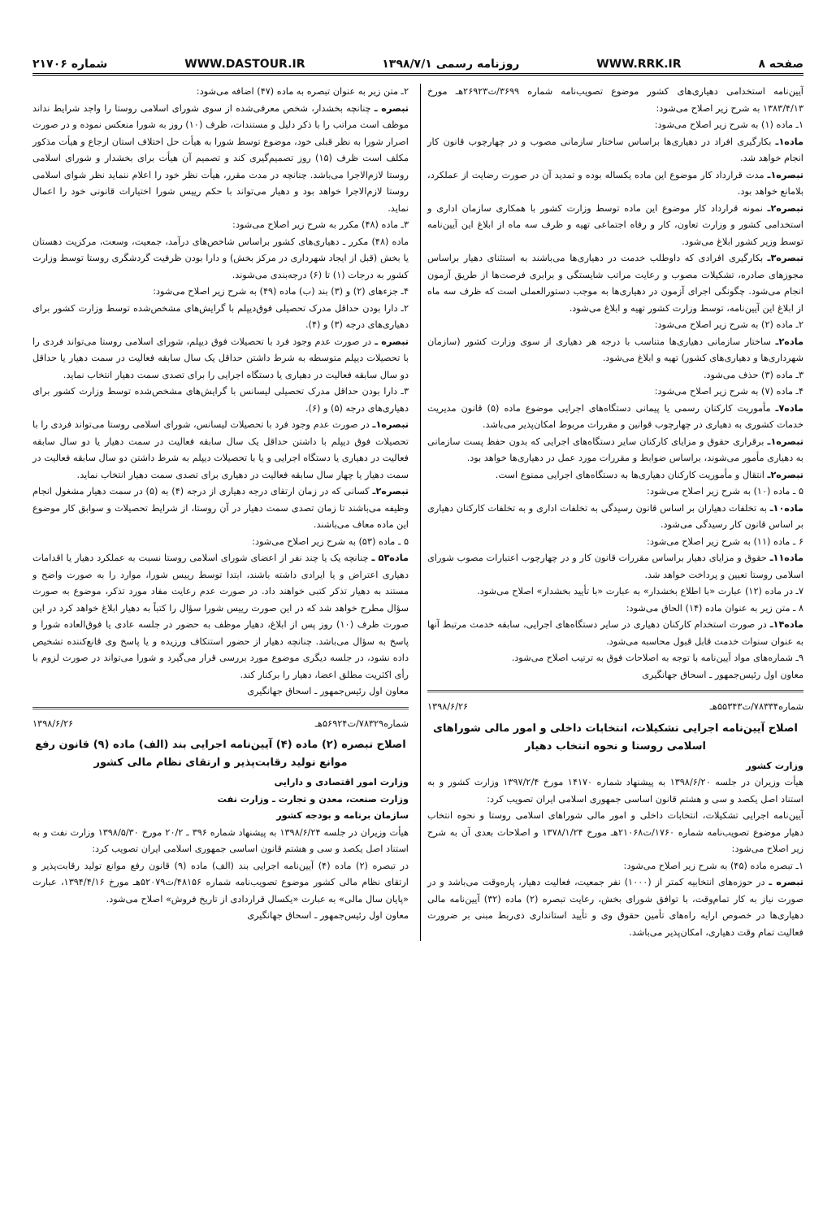صفحه ۸ WWW.RRK.IR روزنامه رسمی ۱۳۹۸/۷/۱ WWW.DASTOUR.IR شماره ۲۱۷۰۶
آیین‌نامه استخدامی دهیاری‌های کشور موضوع تصویب‌نامه شماره ۳۶۹۹/ت۲۶۹۲۳هـ مورخ ۱۳۸۳/۴/۱۳ به شرح زیر اصلاح می‌شود:
۱ـ ماده (۱) به شرح زیر اصلاح می‌شود:
ماده۱ـ بکارگیری افراد در دهیاری‌ها براساس ساختار سازمانی مصوب و در چهارچوب قانون کار انجام خواهد شد.
تبصره۱ـ مدت قرارداد کار موضوع این ماده یکساله بوده و تمدید آن در صورت رضایت از عملکرد، بلامانع خواهد بود.
تبصره۲ـ نمونه قرارداد کار موضوع این ماده توسط وزارت کشور با همکاری سازمان اداری و استخدامی کشور و وزارت تعاون، کار و رفاه اجتماعی تهیه و ظرف سه ماه از ابلاغ این آیین‌نامه توسط وزیر کشور ابلاغ می‌شود.
تبصره۳ـ بکارگیری افرادی که داوطلب خدمت در دهیاری‌ها می‌باشند به استثنای دهیار براساس مجوزهای صادره، تشکیلات مصوب و رعایت مراتب شایستگی و برابری فرصت‌ها از طریق آزمون انجام می‌شود. چگونگی اجرای آزمون در دهیاری‌ها به موجب دستورالعملی است که ظرف سه ماه از ابلاغ این آیین‌نامه، توسط وزارت کشور تهیه و ابلاغ می‌شود.
۲ـ ماده (۲) به شرح زیر اصلاح می‌شود:
ماده۲ـ ساختار سازمانی دهیاری‌ها متناسب با درجه هر دهیاری از سوی وزارت کشور (سازمان شهرداری‌ها و دهیاری‌های کشور) تهیه و ابلاغ می‌شود.
۳ـ ماده (۳) حذف می‌شود.
۴ـ ماده (۷) به شرح زیر اصلاح می‌شود:
ماده۷ـ مأموریت کارکنان رسمی یا پیمانی دستگاه‌های اجرایی موضوع ماده (۵) قانون مدیریت خدمات کشوری به دهیاری در چهارچوب قوانین و مقررات مربوط امکان‌پذیر می‌باشد.
تبصره۱ـ برقراری حقوق و مزایای کارکنان سایر دستگاه‌های اجرایی که بدون حفظ پست سازمانی به دهیاری مأمور می‌شوند، براساس ضوابط و مقررات مورد عمل در دهیاری‌ها خواهد بود.
تبصره۲ـ انتقال و مأموریت کارکنان دهیاری‌ها به دستگاه‌های اجرایی ممنوع است.
۵ ـ ماده (۱۰) به شرح زیر اصلاح می‌شود:
ماده۱۰ـ به تخلفات دهیاران بر اساس قانون رسیدگی به تخلفات اداری و به تخلفات کارکنان دهیاری بر اساس قانون کار رسیدگی می‌شود.
۶ ـ ماده (۱۱) به شرح زیر اصلاح می‌شود:
ماده۱۱ـ حقوق و مزایای دهیار براساس مقررات قانون کار و در چهارچوب اعتبارات مصوب شورای اسلامی روستا تعیین و پرداخت خواهد شد.
۷ـ در ماده (۱۲) عبارت «با اطلاع بخشدار» به عبارت «با تأیید بخشدار» اصلاح می‌شود.
۸ ـ متن زیر به عنوان ماده (۱۴) الحاق می‌شود:
ماده۱۴ـ در صورت استخدام کارکنان دهیاری در سایر دستگاه‌های اجرایی، سابقه خدمت مرتبط آنها به عنوان سنوات خدمت قابل قبول محاسبه می‌شود.
۹ـ شماره‌های مواد آیین‌نامه با توجه به اصلاحات فوق به ترتیب اصلاح می‌شود.
معاون اول رئیس‌جمهور ـ اسحاق جهانگیری
شماره۷۸۳۳۴/ت۵۵۳۴۳هـ ۱۳۹۸/۶/۲۶
اصلاح آیین‌نامه اجرایی تشکیلات، انتخابات داخلی و امور مالی شوراهای اسلامی روستا و نحوه انتخاب دهیار
وزارت کشور
هیأت وزیران در جلسه ۱۳۹۸/۶/۲۰ به پیشنهاد شماره ۱۴۱۷۰ مورخ ۱۳۹۷/۲/۴ وزارت کشور و به استناد اصل یکصد و سی و هشتم قانون اساسی جمهوری اسلامی ایران تصویب کرد:
آیین‌نامه اجرایی تشکیلات، انتخابات داخلی و امور مالی شوراهای اسلامی روستا و نحوه انتخاب دهیار موضوع تصویب‌نامه شماره ۱۷۶۰/ت۲۱۰۶۸هـ مورخ ۱۳۷۸/۱/۲۴ و اصلاحات بعدی آن به شرح زیر اصلاح می‌شود:
۱ـ تبصره ماده (۴۵) به شرح زیر اصلاح می‌شود:
تبصره ـ در حوزه‌های انتخابیه کمتر از (۱۰۰۰) نفر جمعیت، فعالیت دهیار، پاره‌وقت می‌باشد و در صورت نیاز به کار تمام‌وقت، با توافق شورای بخش، رعایت تبصره (۲) ماده (۳۲) آیین‌نامه مالی دهیاری‌ها در خصوص ارایه راه‌های تأمین حقوق وی و تأیید استانداری ذی‌ربط مبنی بر ضرورت فعالیت تمام وقت دهیاری، امکان‌پذیر می‌باشد.
۲ـ متن زیر به عنوان تبصره به ماده (۴۷) اضافه می‌شود:
تبصره ـ چنانچه بخشدار، شخص معرفی‌شده از سوی شورای اسلامی روستا را واجد شرایط نداند موظف است مراتب را با ذکر دلیل و مستندات، ظرف (۱۰) روز به شورا منعکس نموده و در صورت اصرار شورا به نظر قبلی خود، موضوع توسط شورا به هیأت حل اختلاف استان ارجاع و هیأت مذکور مکلف است ظرف (۱۵) روز تصمیم‌گیری کند و تصمیم آن هیأت برای بخشدار و شورای اسلامی روستا لازم‌الاجرا می‌باشد. چنانچه در مدت مقرر، هیأت نظر خود را اعلام ننماید نظر شوای اسلامی روستا لازم‌الاجرا خواهد بود و دهیار می‌تواند با حکم رییس شورا اختیارات قانونی خود را اعمال نماید.
۳ـ ماده (۴۸) مکرر به شرح زیر اصلاح می‌شود:
ماده (۴۸) مکرر ـ دهیاری‌های کشور براساس شاخص‌های درآمد، جمعیت، وسعت، مرکزیت دهستان یا بخش (قبل از ایجاد شهرداری در مرکز بخش) و دارا بودن ظرفیت گردشگری روستا توسط وزارت کشور به درجات (۱) تا (۶) درجه‌بندی می‌شوند.
۴ـ جزءهای (۲) و (۳) بند (ب) ماده (۴۹) به شرح زیر اصلاح می‌شود:
۲ـ دارا بودن حداقل مدرک تحصیلی فوق‌دیپلم با گرایش‌های مشخص‌شده توسط وزارت کشور برای دهیاری‌های درجه (۳) و (۴).
تبصره ـ در صورت عدم وجود فرد با تحصیلات فوق دیپلم، شورای اسلامی روستا می‌تواند فردی را با تحصیلات دیپلم متوسطه به شرط داشتن حداقل یک سال سابقه فعالیت در سمت دهیار یا حداقل دو سال سابقه فعالیت در دهیاری یا دستگاه اجرایی را برای تصدی سمت دهیار انتخاب نماید.
۳ـ دارا بودن حداقل مدرک تحصیلی لیسانس با گرایش‌های مشخص‌شده توسط وزارت کشور برای دهیاری‌های درجه (۵) و (۶).
تبصره۱ـ در صورت عدم وجود فرد با تحصیلات لیسانس، شورای اسلامی روستا می‌تواند فردی را با تحصیلات فوق دیپلم با داشتن حداقل یک سال سابقه فعالیت در سمت دهیار یا دو سال سابقه فعالیت در دهیاری یا دستگاه اجرایی و یا با تحصیلات دیپلم به شرط داشتن دو سال سابقه فعالیت در سمت دهیار یا چهار سال سابقه فعالیت در دهیاری برای تصدی سمت دهیار انتخاب نماید.
تبصره۲ـ کسانی که در زمان ارتقای درجه دهیاری از درجه (۴) به (۵) در سمت دهیار مشغول انجام وظیفه می‌باشند تا زمان تصدی سمت دهیار در آن روستا، از شرایط تحصیلات و سوابق کار موضوع این ماده معاف می‌باشند.
۵ ـ ماده (۵۳) به شرح زیر اصلاح می‌شود:
ماده۵۳ ـ چنانچه یک یا چند نفر از اعضای شورای اسلامی روستا نسبت به عملکرد دهیار یا اقدامات دهیاری اعتراض و یا ایرادی داشته باشند، ابتدا توسط رییس شورا، موارد را به صورت واضح و مستند به دهیار تذکر کتبی خواهند داد. در صورت عدم رعایت مفاد مورد تذکر، موضوع به صورت سؤال مطرح خواهد شد که در این صورت رییس شورا سؤال را کتباً به دهیار ابلاغ خواهد کرد در این صورت ظرف (۱۰) روز پس از ابلاغ، دهیار موظف به حضور در جلسه عادی یا فوق‌العاده شورا و پاسخ به سؤال می‌باشد. چنانچه دهیار از حضور استنکاف ورزیده و یا پاسخ وی قانع‌کننده تشخیص داده نشود، در جلسه دیگری موضوع مورد بررسی قرار می‌گیرد و شورا می‌تواند در صورت لزوم با رأی اکثریت مطلق اعضا، دهیار را برکنار کند.
معاون اول رئیس‌جمهور ـ اسحاق جهانگیری
شماره۷۸۳۲۹/ت۵۶۹۲۴هـ ۱۳۹۸/۶/۲۶
اصلاح تبصره (۲) ماده (۴) آیین‌نامه اجرایی بند (الف) ماده (۹) قانون رفع موانع تولید رقابت‌پذیر و ارتقای نظام مالی کشور
وزارت امور اقتصادی و دارایی
وزارت صنعت، معدن و تجارت ـ وزارت نفت
سازمان برنامه و بودجه کشور
هیأت وزیران در جلسه ۱۳۹۸/۶/۲۴ به پیشنهاد شماره ۳۹۶ ـ ۲۰/۲ مورخ ۱۳۹۸/۵/۳۰ وزارت نفت و به استناد اصل یکصد و سی و هشتم قانون اساسی جمهوری اسلامی ایران تصویب کرد:
در تبصره (۲) ماده (۴) آیین‌نامه اجرایی بند (الف) ماده (۹) قانون رفع موانع تولید رقابت‌پذیر و ارتقای نظام مالی کشور موضوع تصویب‌نامه شماره ۴۸۱۵۶/ت۵۲۰۷۹هـ مورخ ۱۳۹۴/۴/۱۶، عبارت «پایان سال مالی» به عبارت «یکسال قراردادی از تاریخ فروش» اصلاح می‌شود.
معاون اول رئیس‌جمهور ـ اسحاق جهانگیری